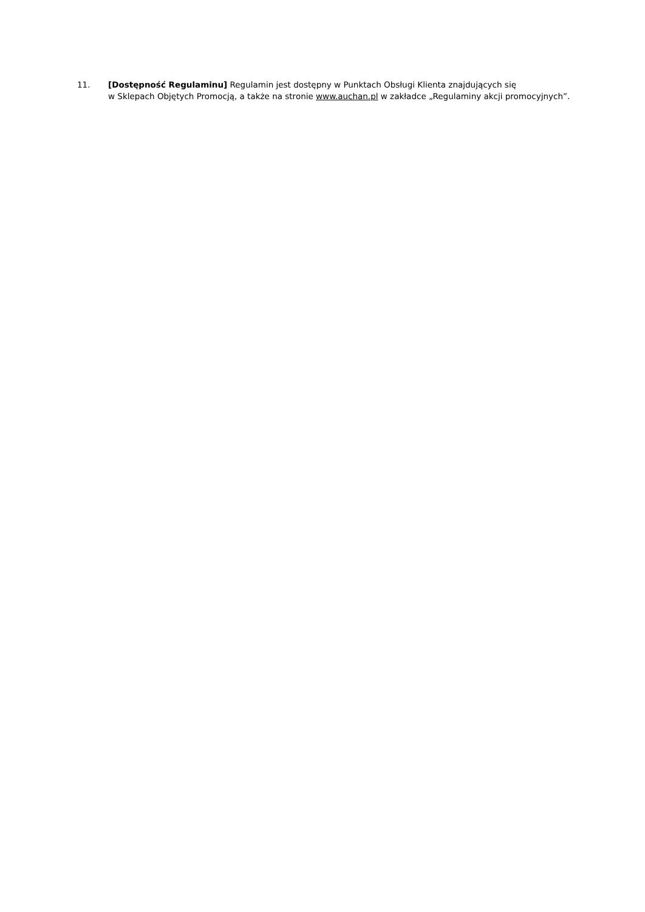11. [Dostępność Regulaminu] Regulamin jest dostępny w Punktach Obsługi Klienta znajdujących się
w Sklepach Objętych Promocją, a także na stronie www.auchan.pl w zakładce „Regulaminy akcji promocyjnych”.